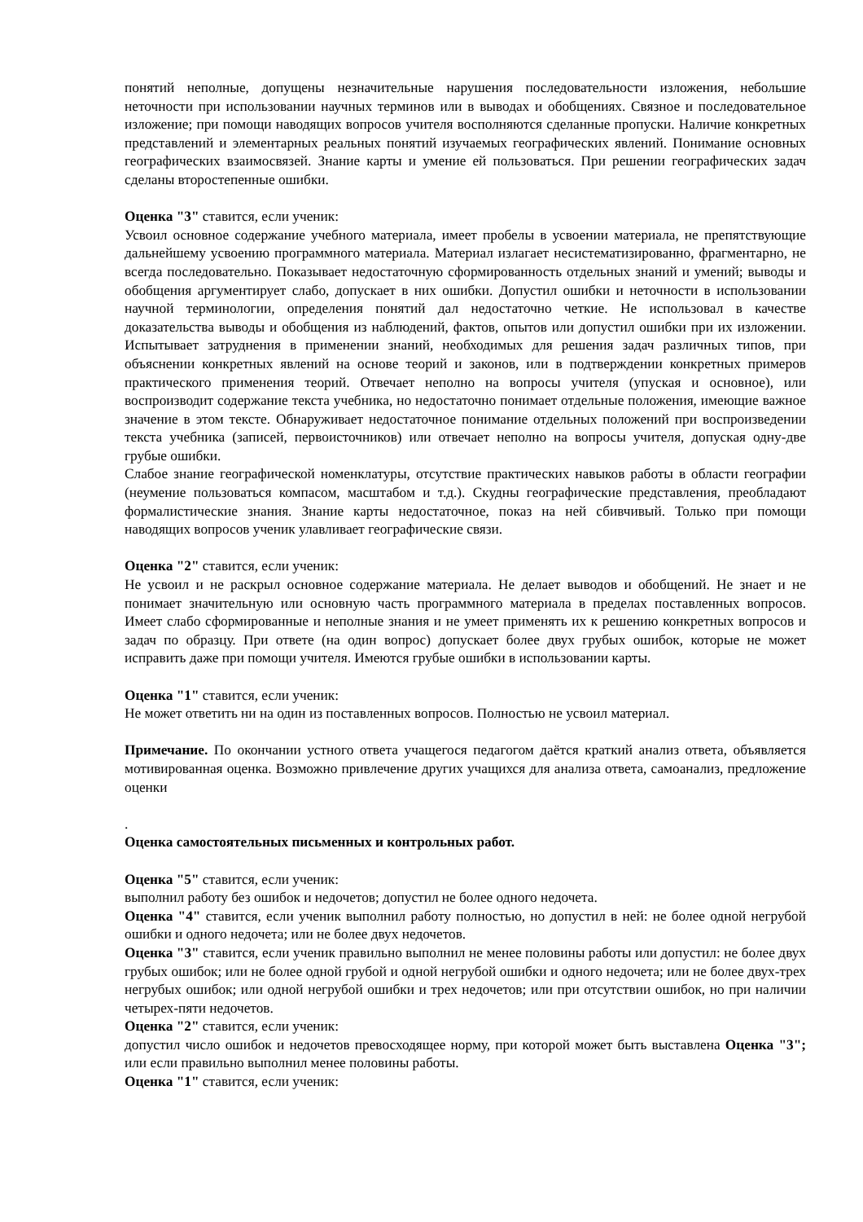понятий неполные, допущены незначительные нарушения последовательности изложения, небольшие неточности при использовании научных терминов или в выводах и обобщениях. Связное и последовательное изложение; при помощи наводящих вопросов учителя восполняются сделанные пропуски. Наличие конкретных представлений и элементарных реальных понятий изучаемых географических явлений. Понимание основных географических взаимосвязей. Знание карты и умение ей пользоваться. При решении географических задач сделаны второстепенные ошибки.
Оценка "3" ставится, если ученик:
Усвоил основное содержание учебного материала, имеет пробелы в усвоении материала, не препятствующие дальнейшему усвоению программного материала. Материал излагает несистематизированно, фрагментарно, не всегда последовательно. Показывает недостаточную сформированность отдельных знаний и умений; выводы и обобщения аргументирует слабо, допускает в них ошибки. Допустил ошибки и неточности в использовании научной терминологии, определения понятий дал недостаточно четкие. Не использовал в качестве доказательства выводы и обобщения из наблюдений, фактов, опытов или допустил ошибки при их изложении. Испытывает затруднения в применении знаний, необходимых для решения задач различных типов, при объяснении конкретных явлений на основе теорий и законов, или в подтверждении конкретных примеров практического применения теорий. Отвечает неполно на вопросы учителя (упуская и основное), или воспроизводит содержание текста учебника, но недостаточно понимает отдельные положения, имеющие важное значение в этом тексте. Обнаруживает недостаточное понимание отдельных положений при воспроизведении текста учебника (записей, первоисточников) или отвечает неполно на вопросы учителя, допуская одну-две грубые ошибки.
Слабое знание географической номенклатуры, отсутствие практических навыков работы в области географии (неумение пользоваться компасом, масштабом и т.д.). Скудны географические представления, преобладают формалистические знания. Знание карты недостаточное, показ на ней сбивчивый. Только при помощи наводящих вопросов ученик улавливает географические связи.
Оценка "2" ставится, если ученик:
Не усвоил и не раскрыл основное содержание материала. Не делает выводов и обобщений. Не знает и не понимает значительную или основную часть программного материала в пределах поставленных вопросов. Имеет слабо сформированные и неполные знания и не умеет применять их к решению конкретных вопросов и задач по образцу. При ответе (на один вопрос) допускает более двух грубых ошибок, которые не может исправить даже при помощи учителя. Имеются грубые ошибки в использовании карты.
Оценка "1" ставится, если ученик:
Не может ответить ни на один из поставленных вопросов. Полностью не усвоил материал.
Примечание. По окончании устного ответа учащегося педагогом даётся краткий анализ ответа, объявляется мотивированная оценка. Возможно привлечение других учащихся для анализа ответа, самоанализ, предложение оценки
.
Оценка самостоятельных письменных и контрольных работ.
Оценка "5" ставится, если ученик:
выполнил работу без ошибок и недочетов; допустил не более одного недочета.
Оценка "4" ставится, если ученик выполнил работу полностью, но допустил в ней: не более одной негрубой ошибки и одного недочета; или не более двух недочетов.
Оценка "3" ставится, если ученик правильно выполнил не менее половины работы или допустил: не более двух грубых ошибок; или не более одной грубой и одной негрубой ошибки и одного недочета; или не более двух-трех негрубых ошибок; или одной негрубой ошибки и трех недочетов; или при отсутствии ошибок, но при наличии четырех-пяти недочетов.
Оценка "2" ставится, если ученик:
допустил число ошибок и недочетов превосходящее норму, при которой может быть выставлена Оценка "3"; или если правильно выполнил менее половины работы.
Оценка "1" ставится, если ученик: